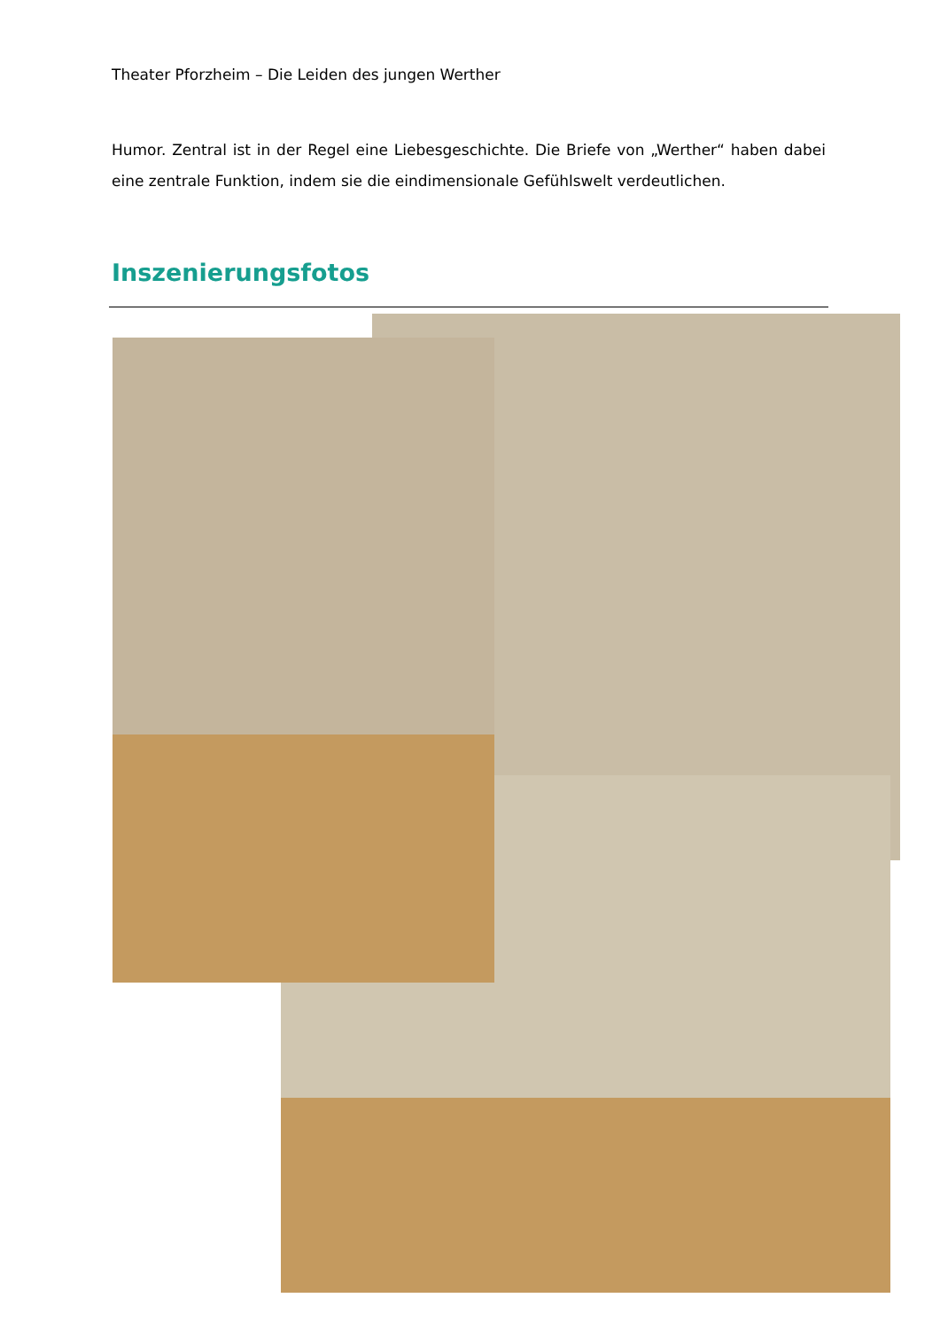Theater Pforzheim – Die Leiden des jungen Werther
Humor. Zentral ist in der Regel eine Liebesgeschichte. Die Briefe von „Werther“ haben dabei eine zentrale Funktion, indem sie die eindimensionale Gefühlswelt verdeutlichen.
Inszenierungsfotos